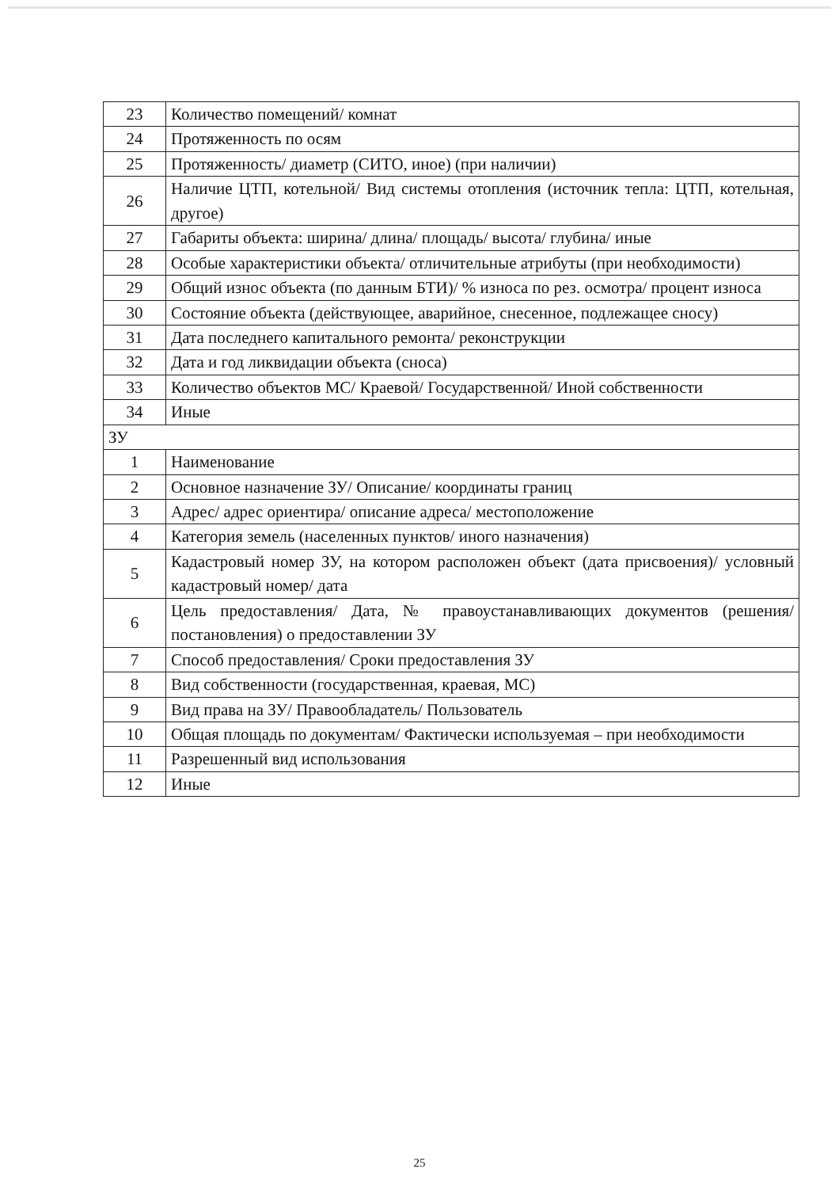| 23 | Количество помещений/ комнат |
| 24 | Протяженность по осям |
| 25 | Протяженность/ диаметр (СИТО, иное) (при наличии) |
| 26 | Наличие ЦТП, котельной/ Вид системы отопления (источник тепла: ЦТП, котельная, другое) |
| 27 | Габариты объекта: ширина/ длина/ площадь/ высота/ глубина/ иные |
| 28 | Особые характеристики объекта/ отличительные атрибуты (при необходимости) |
| 29 | Общий износ объекта (по данным БТИ)/ % износа по рез. осмотра/ процент износа |
| 30 | Состояние объекта (действующее, аварийное, снесенное, подлежащее сносу) |
| 31 | Дата последнего капитального ремонта/ реконструкции |
| 32 | Дата и год ликвидации объекта (сноса) |
| 33 | Количество объектов МС/ Краевой/ Государственной/ Иной собственности |
| 34 | Иные |
| ЗУ | |
| 1 | Наименование |
| 2 | Основное назначение ЗУ/ Описание/ координаты границ |
| 3 | Адрес/ адрес ориентира/ описание адреса/ местоположение |
| 4 | Категория земель (населенных пунктов/ иного назначения) |
| 5 | Кадастровый номер ЗУ, на котором расположен объект (дата присвоения)/ условный кадастровый номер/ дата |
| 6 | Цель предоставления/ Дата, № правоустанавливающих документов (решения/ постановления) о предоставлении ЗУ |
| 7 | Способ предоставления/ Сроки предоставления ЗУ |
| 8 | Вид собственности (государственная, краевая, МС) |
| 9 | Вид права на ЗУ/ Правообладатель/ Пользователь |
| 10 | Общая площадь по документам/ Фактически используемая – при необходимости |
| 11 | Разрешенный вид использования |
| 12 | Иные |
25